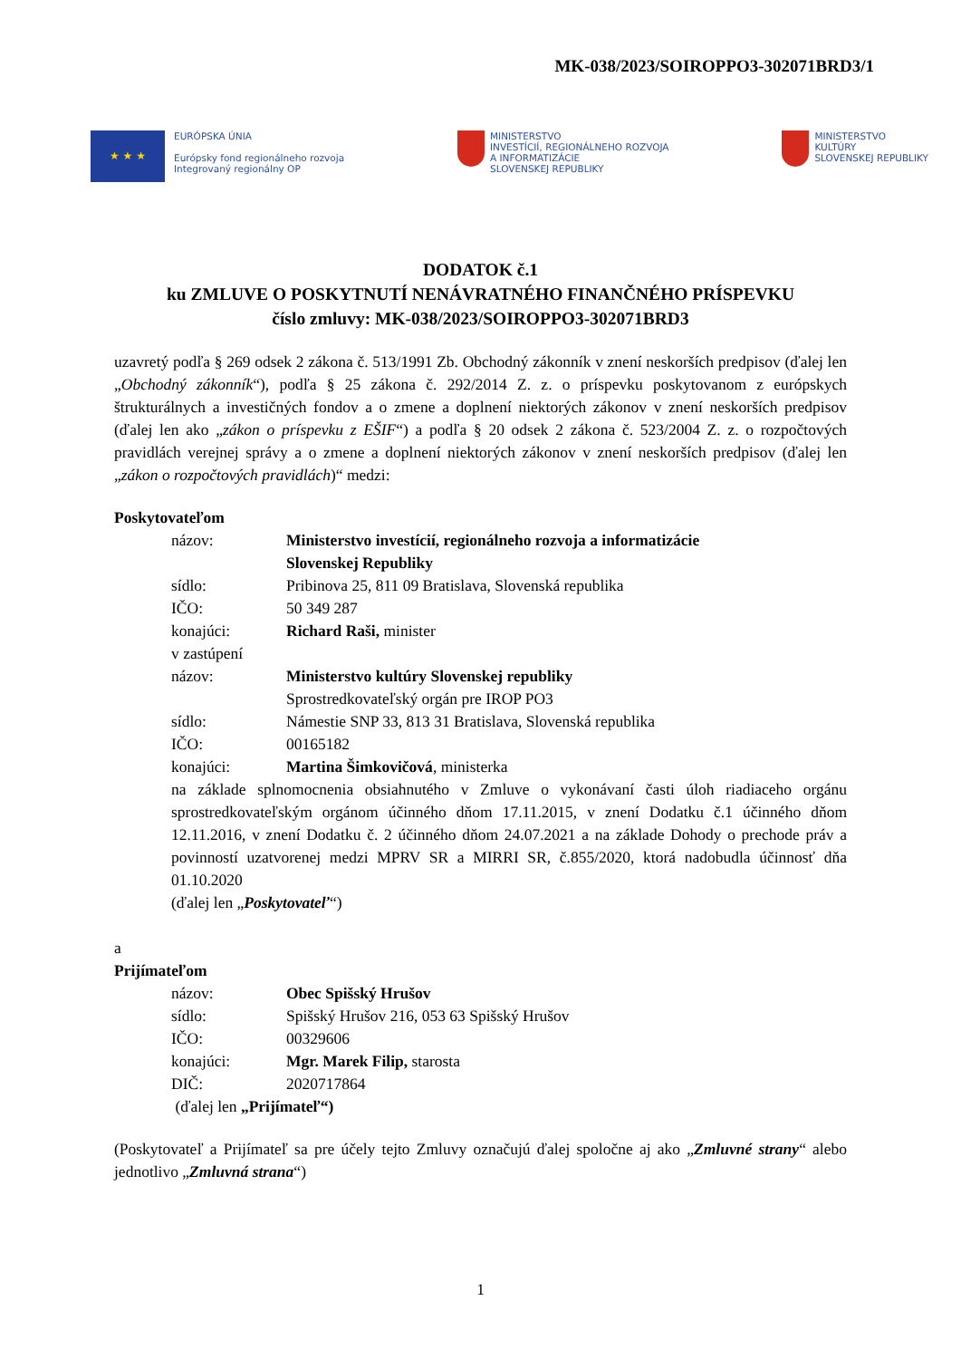MK-038/2023/SOIROPPO3-302071BRD3/1
★ ★ ★
EURÓPSKA ÚNIA
Európsky fond regionálneho rozvoja
Integrovaný regionálny OP
MINISTERSTVO
INVESTÍCIÍ, REGIONÁLNEHO ROZVOJA
A INFORMATIZÁCIE
SLOVENSKEJ REPUBLIKY
MINISTERSTVO
KULTÚRY
SLOVENSKEJ REPUBLIKY
DODATOK č.1
ku ZMLUVE O POSKYTNUTÍ NENÁVRATNÉHO FINANČNÉHO PRÍSPEVKU
číslo zmluvy: MK-038/2023/SOIROPPO3-302071BRD3
uzavretý podľa § 269 odsek 2 zákona č. 513/1991 Zb. Obchodný zákonník v znení neskorších predpisov (ďalej len „Obchodný zákonník“), podľa § 25 zákona č. 292/2014 Z. z. o príspevku poskytovanom z európskych štrukturálnych a investičných fondov a o zmene a doplnení niektorých zákonov v znení neskorších predpisov (ďalej len ako „zákon o príspevku z EŠIF“) a podľa § 20 odsek 2 zákona č. 523/2004 Z. z. o rozpočtových pravidlách verejnej správy a o zmene a doplnení niektorých zákonov v znení neskorších predpisov (ďalej len „zákon o rozpočtových pravidlách)“ medzi:
Poskytovateľom
názov: Ministerstvo investícií, regionálneho rozvoja a informatizácie
Slovenskej Republiky
sídlo: Pribinova 25, 811 09 Bratislava, Slovenská republika
IČO: 50 349 287
konajúci: Richard Raši, minister
v zastúpení
názov: Ministerstvo kultúry Slovenskej republiky
Sprostredkovateľský orgán pre IROP PO3
sídlo: Námestie SNP 33, 813 31 Bratislava, Slovenská republika
IČO: 00165182
konajúci: Martina Šimkovičová, ministerka
na základe splnomocnenia obsiahnutého v Zmluve o vykonávaní časti úloh riadiaceho orgánu sprostredkovateľským orgánom účinného dňom 17.11.2015, v znení Dodatku č.1 účinného dňom 12.11.2016, v znení Dodatku č. 2 účinného dňom 24.07.2021 a na základe Dohody o prechode práv a povinností uzatvorenej medzi MPRV SR a MIRRI SR, č.855/2020, ktorá nadobudla účinnosť dňa 01.10.2020
(ďalej len „Poskytovateľ“)
a
Prijímateľom
názov: Obec Spišský Hrušov
sídlo: Spišský Hrušov 216, 053 63 Spišský Hrušov
IČO: 00329606
konajúci: Mgr. Marek Filip, starosta
DIČ: 2020717864
(ďalej len „Prijímateľ“)
(Poskytovateľ a Prijímateľ sa pre účely tejto Zmluvy označujú ďalej spoločne aj ako „Zmluvné strany“ alebo jednotlivo „Zmluvná strana“)
1